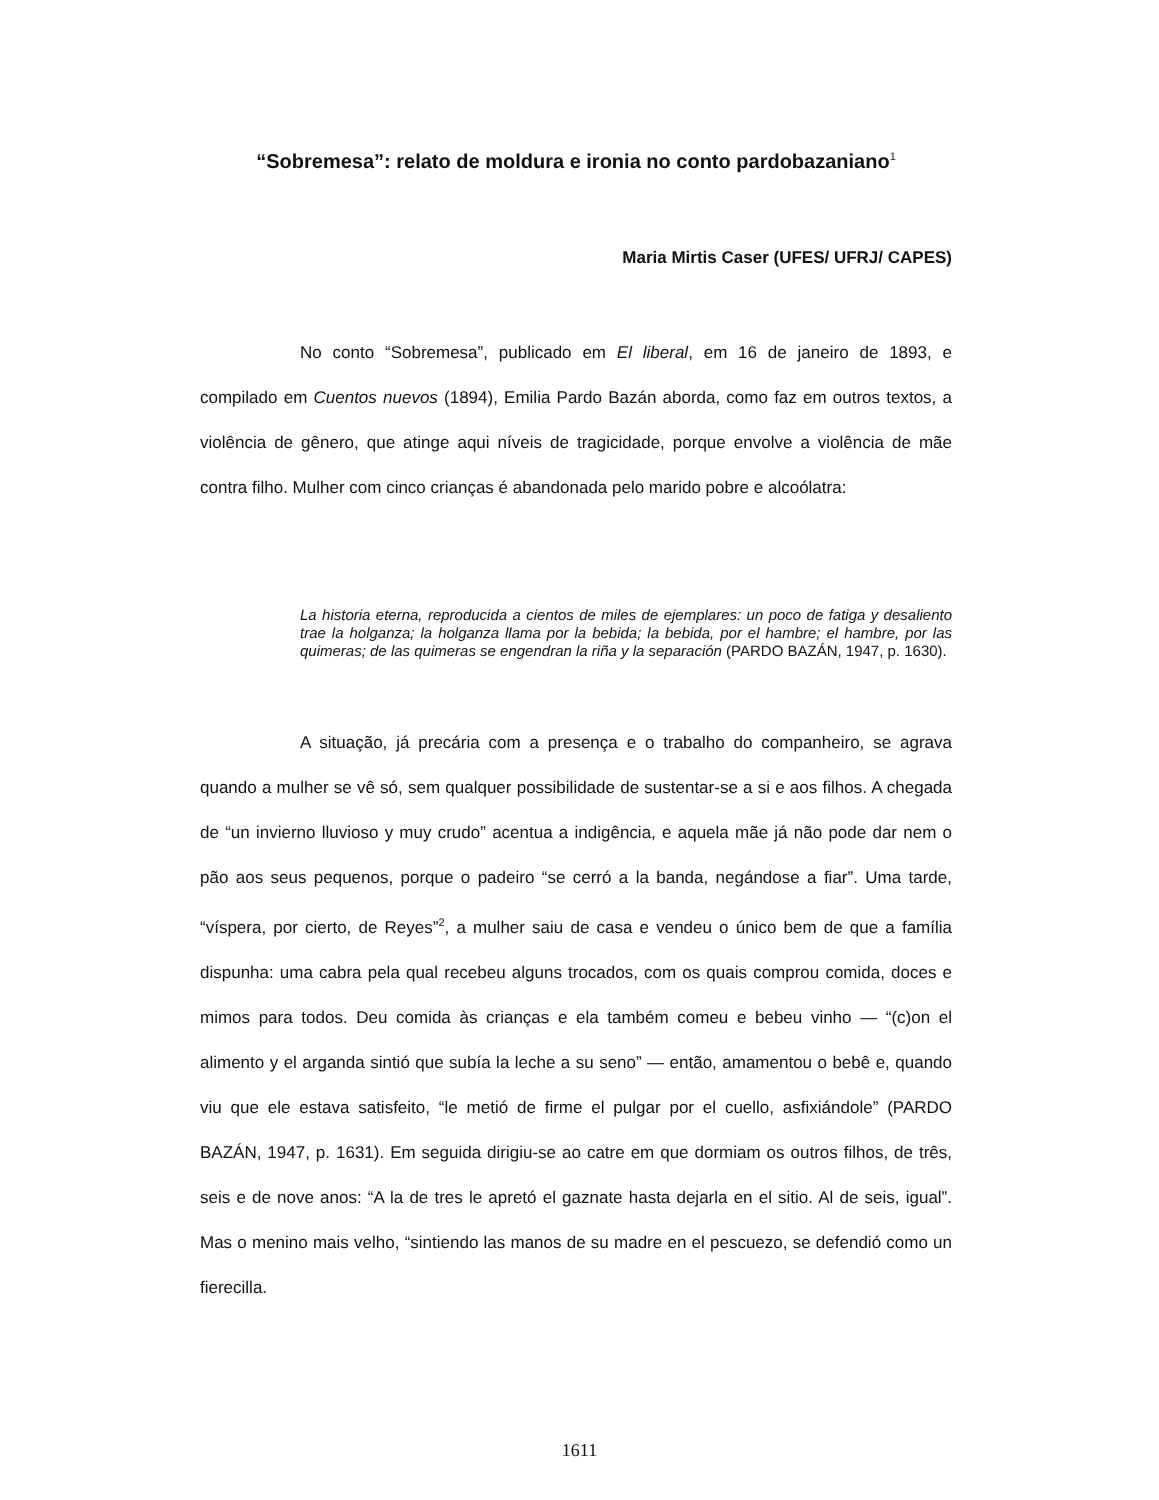“Sobremesa”: relato de moldura e ironia no conto pardobazaniano<sup>1</sup>
Maria Mirtis Caser (UFES/ UFRJ/ CAPES)
No conto “Sobremesa”, publicado em El liberal, em 16 de janeiro de 1893, e compilado em Cuentos nuevos (1894), Emilia Pardo Bazán aborda, como faz em outros textos, a violência de gênero, que atinge aqui níveis de tragicidade, porque envolve a violência de mãe contra filho. Mulher com cinco crianças é abandonada pelo marido pobre e alcoólatra:
La historia eterna, reproducida a cientos de miles de ejemplares: un poco de fatiga y desaliento trae la holganza; la holganza llama por la bebida; la bebida, por el hambre; el hambre, por las quimeras; de las quimeras se engendran la riña y la separación (PARDO BAZÁN, 1947, p. 1630).
A situação, já precária com a presença e o trabalho do companheiro, se agrava quando a mulher se vê só, sem qualquer possibilidade de sustentar-se a si e aos filhos. A chegada de “un invierno lluvioso y muy crudo” acentua a indigência, e aquela mãe já não pode dar nem o pão aos seus pequenos, porque o padeiro “se cerró a la banda, negándose a fiar”. Uma tarde, “víspera, por cierto, de Reyes”<sup>2</sup>, a mulher saiu de casa e vendeu o único bem de que a família dispunha: uma cabra pela qual recebeu alguns trocados, com os quais comprou comida, doces e mimos para todos. Deu comida às crianças e ela também comeu e bebeu vinho — “(c)on el alimento y el arganda sintió que subía la leche a su seno” — então, amamentou o bebê e, quando viu que ele estava satisfeito, “le metió de firme el pulgar por el cuello, asfixiándole” (PARDO BAZÁN, 1947, p. 1631). Em seguida dirigiu-se ao catre em que dormiam os outros filhos, de três, seis e de nove anos: “A la de tres le apretó el gaznate hasta dejarla en el sitio. Al de seis, igual”. Mas o menino mais velho, “sintiendo las manos de su madre en el pescuezo, se defendió como un fierecilla.
1611